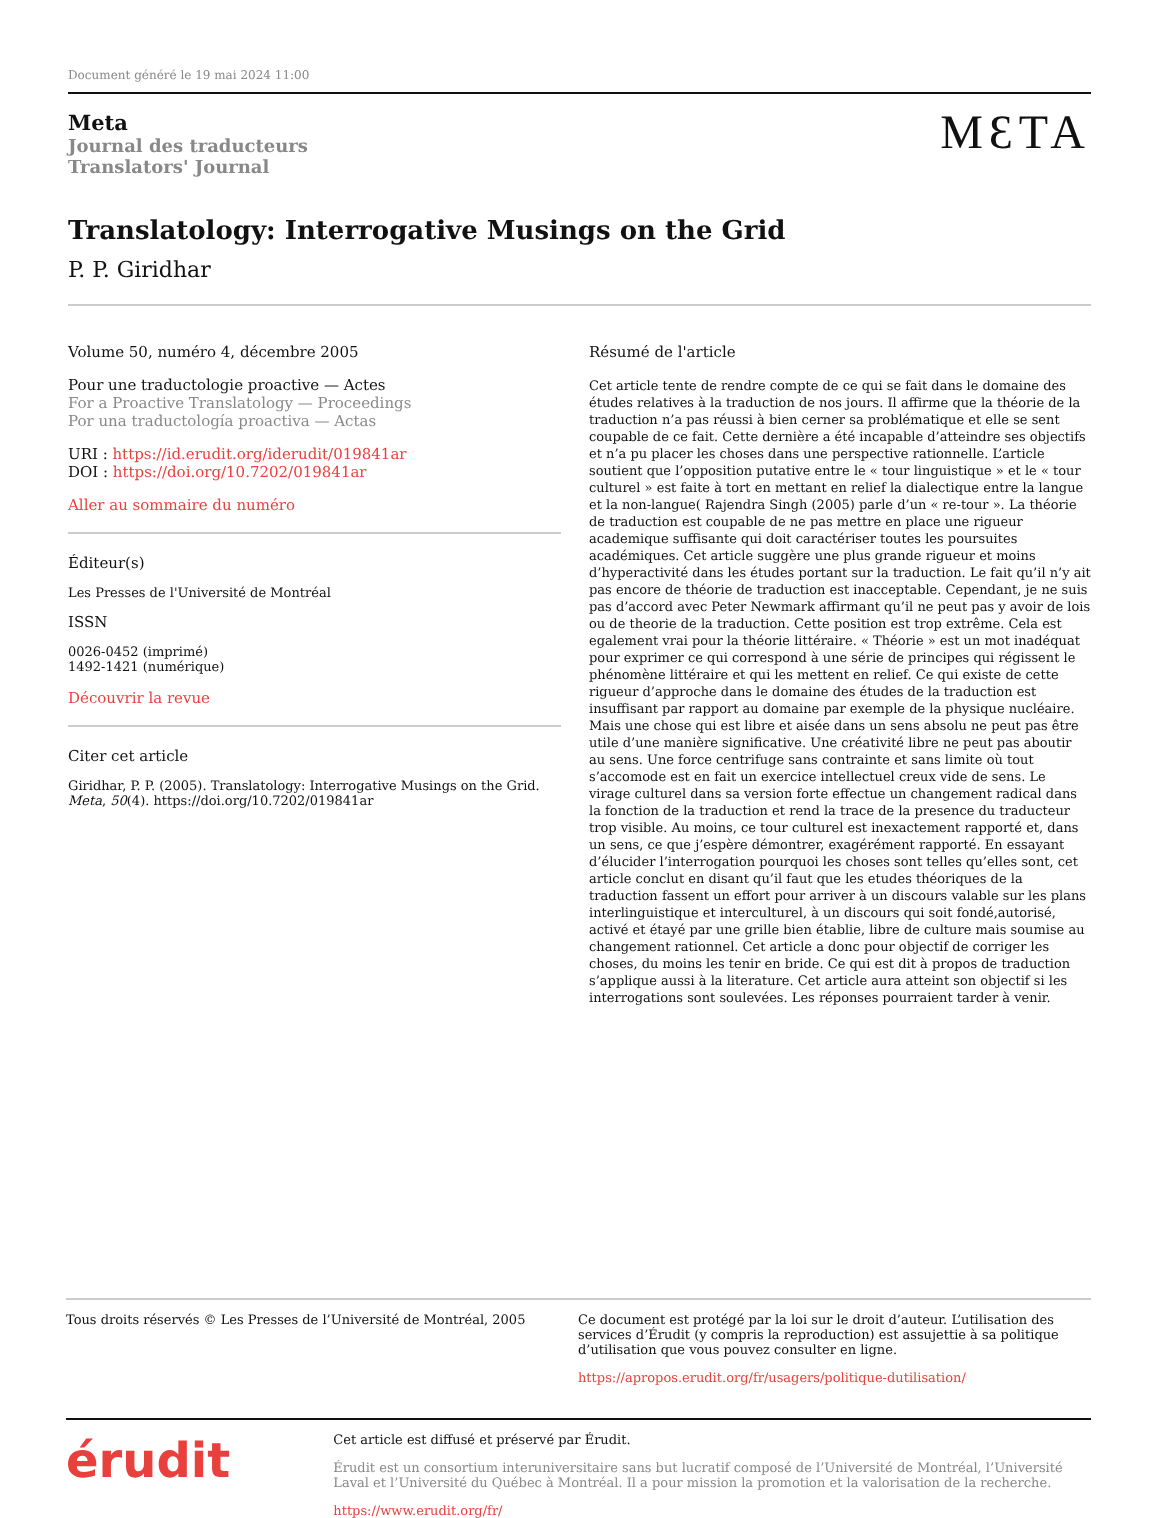Document généré le 19 mai 2024 11:00
Meta
Journal des traducteurs
Translators' Journal
MƐTA
Translatology: Interrogative Musings on the Grid
P. P. Giridhar
Volume 50, numéro 4, décembre 2005
Pour une traductologie proactive — Actes
For a Proactive Translatology — Proceedings
Por una traductología proactiva — Actas
URI : https://id.erudit.org/iderudit/019841ar
DOI : https://doi.org/10.7202/019841ar
Aller au sommaire du numéro
Éditeur(s)
Les Presses de l'Université de Montréal
ISSN
0026-0452 (imprimé)
1492-1421 (numérique)
Découvrir la revue
Citer cet article
Giridhar, P. P. (2005). Translatology: Interrogative Musings on the Grid. Meta, 50(4). https://doi.org/10.7202/019841ar
Résumé de l'article
Cet article tente de rendre compte de ce qui se fait dans le domaine des études relatives à la traduction de nos jours. Il affirme que la théorie de la traduction n’a pas réussi à bien cerner sa problématique et elle se sent coupable de ce fait. Cette dernière a été incapable d’atteindre ses objectifs et n’a pu placer les choses dans une perspective rationnelle. L’article soutient que l’opposition putative entre le « tour linguistique » et le « tour culturel » est faite à tort en mettant en relief la dialectique entre la langue et la non-langue( Rajendra Singh (2005) parle d’un « re-tour ». La théorie de traduction est coupable de ne pas mettre en place une rigueur academique suffisante qui doit caractériser toutes les poursuites académiques. Cet article suggère une plus grande rigueur et moins d’hyperactivité dans les études portant sur la traduction. Le fait qu’il n’y ait pas encore de théorie de traduction est inacceptable. Cependant, je ne suis pas d’accord avec Peter Newmark affirmant qu’il ne peut pas y avoir de lois ou de theorie de la traduction. Cette position est trop extrême. Cela est egalement vrai pour la théorie littéraire. « Théorie » est un mot inadéquat pour exprimer ce qui correspond à une série de principes qui régissent le phénomène littéraire et qui les mettent en relief. Ce qui existe de cette rigueur d’approche dans le domaine des études de la traduction est insuffisant par rapport au domaine par exemple de la physique nucléaire. Mais une chose qui est libre et aisée dans un sens absolu ne peut pas être utile d’une manière significative. Une créativité libre ne peut pas aboutir au sens. Une force centrifuge sans contrainte et sans limite où tout s’accomode est en fait un exercice intellectuel creux vide de sens. Le virage culturel dans sa version forte effectue un changement radical dans la fonction de la traduction et rend la trace de la presence du traducteur trop visible. Au moins, ce tour culturel est inexactement rapporté et, dans un sens, ce que j’espère démontrer, exagérément rapporté. En essayant d’élucider l’interrogation pourquoi les choses sont telles qu’elles sont, cet article conclut en disant qu’il faut que les etudes théoriques de la traduction fassent un effort pour arriver à un discours valable sur les plans interlinguistique et interculturel, à un discours qui soit fondé,autorisé, activé et étayé par une grille bien établie, libre de culture mais soumise au changement rationnel. Cet article a donc pour objectif de corriger les choses, du moins les tenir en bride. Ce qui est dit à propos de traduction s’applique aussi à la literature. Cet article aura atteint son objectif si les interrogations sont soulevées. Les réponses pourraient tarder à venir.
Tous droits réservés © Les Presses de l’Université de Montréal, 2005
Ce document est protégé par la loi sur le droit d’auteur. L’utilisation des services d’Érudit (y compris la reproduction) est assujettie à sa politique d’utilisation que vous pouvez consulter en ligne.
https://apropos.erudit.org/fr/usagers/politique-dutilisation/
érudit
Cet article est diffusé et préservé par Érudit.
Érudit est un consortium interuniversitaire sans but lucratif composé de l’Université de Montréal, l’Université Laval et l’Université du Québec à Montréal. Il a pour mission la promotion et la valorisation de la recherche.
https://www.erudit.org/fr/